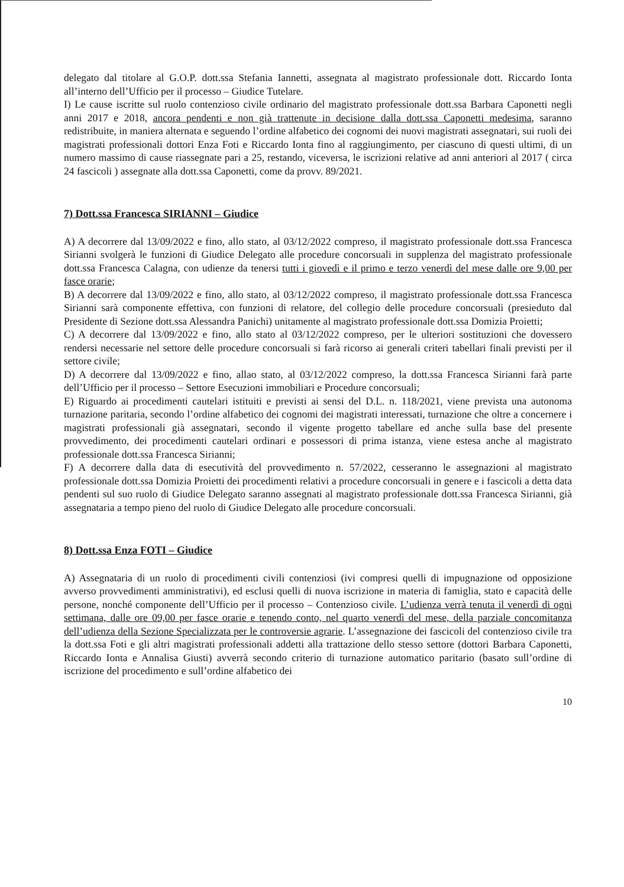delegato dal titolare al G.O.P. dott.ssa Stefania Iannetti, assegnata al magistrato professionale dott. Riccardo Ionta all’interno dell’Ufficio per il processo – Giudice Tutelare.
I) Le cause iscritte sul ruolo contenzioso civile ordinario del magistrato professionale dott.ssa Barbara Caponetti negli anni 2017 e 2018, ancora pendenti e non già trattenute in decisione dalla dott.ssa Caponetti medesima, saranno redistribuite, in maniera alternata e seguendo l’ordine alfabetico dei cognomi dei nuovi magistrati assegnatari, sui ruoli dei magistrati professionali dottori Enza Foti e Riccardo Ionta fino al raggiungimento, per ciascuno di questi ultimi, di un numero massimo di cause riassegnate pari a 25, restando, viceversa, le iscrizioni relative ad anni anteriori al 2017 ( circa 24 fascicoli ) assegnate alla dott.ssa Caponetti, come da provv. 89/2021.
7) Dott.ssa Francesca SIRIANNI – Giudice
A) A decorrere dal 13/09/2022 e fino, allo stato, al 03/12/2022 compreso, il magistrato professionale dott.ssa Francesca Sirianni svolgerà le funzioni di Giudice Delegato alle procedure concorsuali in supplenza del magistrato professionale dott.ssa Francesca Calagna, con udienze da tenersi tutti i giovedì e il primo e terzo venerdì del mese dalle ore 9,00 per fasce orarie;
B) A decorrere dal 13/09/2022 e fino, allo stato, al 03/12/2022 compreso, il magistrato professionale dott.ssa Francesca Sirianni sarà componente effettiva, con funzioni di relatore, del collegio delle procedure concorsuali (presieduto dal Presidente di Sezione dott.ssa Alessandra Panichi) unitamente al magistrato professionale dott.ssa Domizia Proietti;
C) A decorrere dal 13/09/2022 e fino, allo stato al 03/12/2022 compreso, per le ulteriori sostituzioni che dovessero rendersi necessarie nel settore delle procedure concorsuali si farà ricorso ai generali criteri tabellari finali previsti per il settore civile;
D) A decorrere dal 13/09/2022 e fino, allao stato, al 03/12/2022 compreso, la dott.ssa Francesca Sirianni farà parte dell’Ufficio per il processo – Settore Esecuzioni immobiliari e Procedure concorsuali;
E) Riguardo ai procedimenti cautelari istituiti e previsti ai sensi del D.L. n. 118/2021, viene prevista una autonoma turnazione paritaria, secondo l’ordine alfabetico dei cognomi dei magistrati interessati, turnazione che oltre a concernere i magistrati professionali già assegnatari, secondo il vigente progetto tabellare ed anche sulla base del presente provvedimento, dei procedimenti cautelari ordinari e possessori di prima istanza, viene estesa anche al magistrato professionale dott.ssa Francesca Sirianni;
F) A decorrere dalla data di esecutività del provvedimento n. 57/2022, cesseranno le assegnazioni al magistrato professionale dott.ssa Domizia Proietti dei procedimenti relativi a procedure concorsuali in genere e i fascicoli a detta data pendenti sul suo ruolo di Giudice Delegato saranno assegnati al magistrato professionale dott.ssa Francesca Sirianni, già assegnataria a tempo pieno del ruolo di Giudice Delegato alle procedure concorsuali.
8) Dott.ssa Enza FOTI – Giudice
A) Assegnataria di un ruolo di procedimenti civili contenziosi (ivi compresi quelli di impugnazione od opposizione avverso provvedimenti amministrativi), ed esclusi quelli di nuova iscrizione in materia di famiglia, stato e capacità delle persone, nonché componente dell’Ufficio per il processo – Contenzioso civile. L’udienza verrà tenuta il venerdì di ogni settimana, dalle ore 09,00 per fasce orarie e tenendo conto, nel quarto venerdì del mese, della parziale concomitanza dell’udienza della Sezione Specializzata per le controversie agrarie. L’assegnazione dei fascicoli del contenzioso civile tra la dott.ssa Foti e gli altri magistrati professionali addetti alla trattazione dello stesso settore (dottori Barbara Caponetti, Riccardo Ionta e Annalisa Giusti) avverrà secondo criterio di turnazione automatico paritario (basato sull’ordine di iscrizione del procedimento e sull’ordine alfabetico dei
10